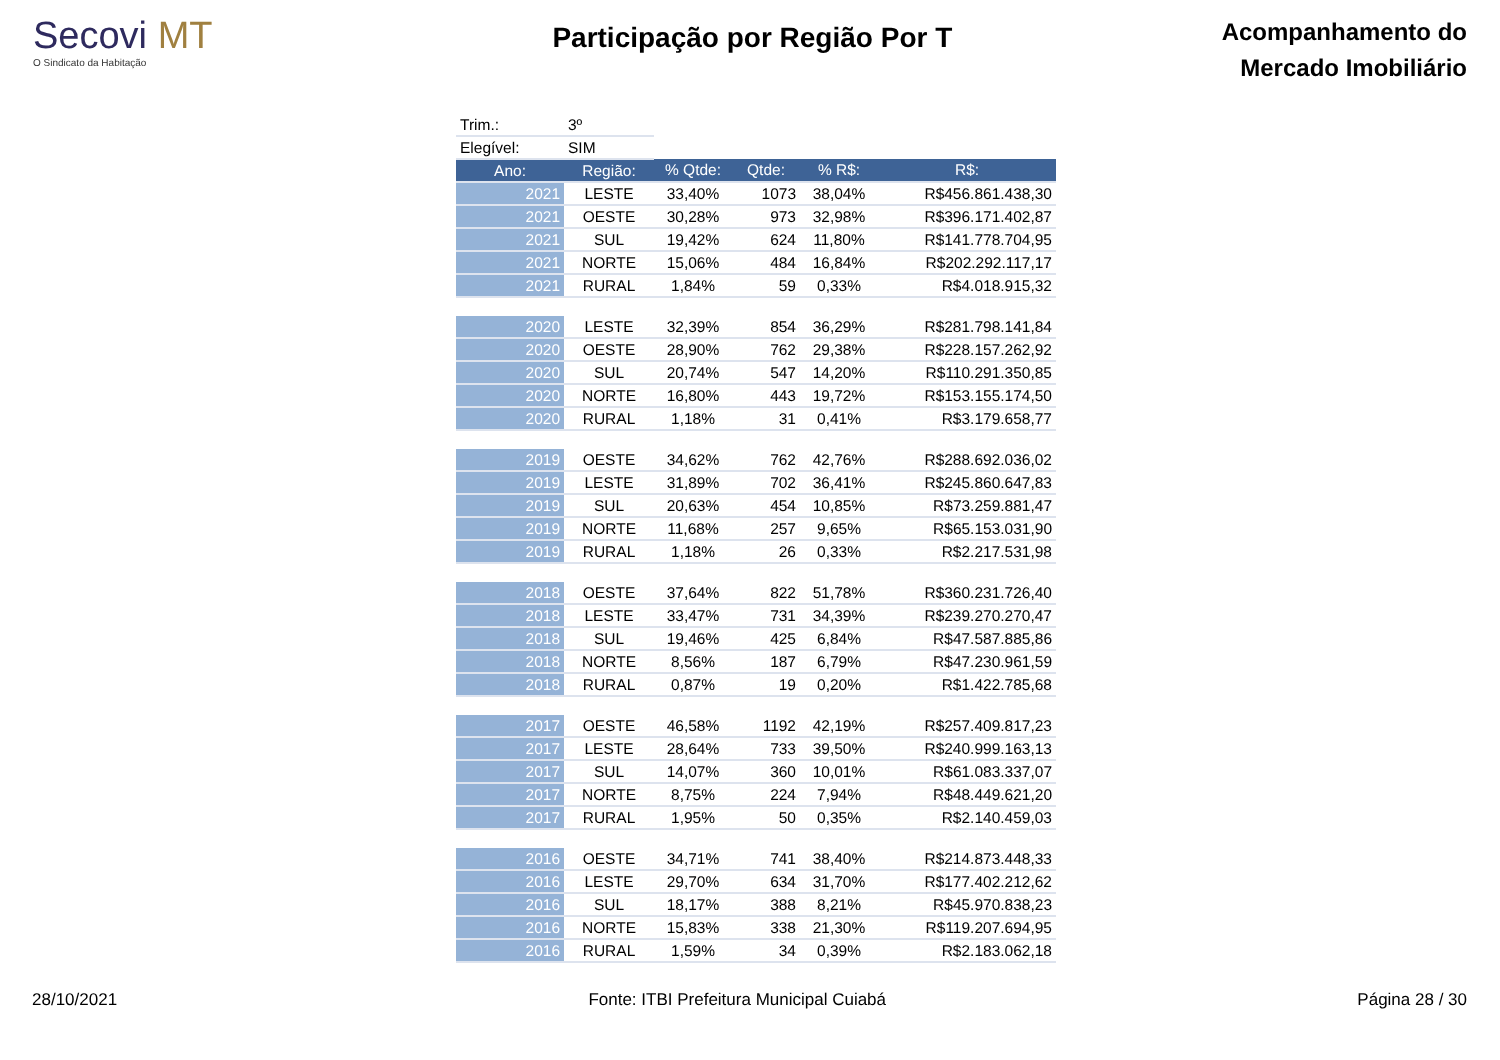Secovi MT
O Sindicato da Habitação
Participação por Região Por T
Acompanhamento do
Mercado Imobiliário
| Trim.: | 3º | | | | |
| Elegível: | SIM | | | | |
| Ano: | Região: | % Qtde: | Qtde: | % R$: | R$: |
| 2021 | LESTE | 33,40% | 1073 | 38,04% | R$456.861.438,30 |
| 2021 | OESTE | 30,28% | 973 | 32,98% | R$396.171.402,87 |
| 2021 | SUL | 19,42% | 624 | 11,80% | R$141.778.704,95 |
| 2021 | NORTE | 15,06% | 484 | 16,84% | R$202.292.117,17 |
| 2021 | RURAL | 1,84% | 59 | 0,33% | R$4.018.915,32 |
| 2020 | LESTE | 32,39% | 854 | 36,29% | R$281.798.141,84 |
| 2020 | OESTE | 28,90% | 762 | 29,38% | R$228.157.262,92 |
| 2020 | SUL | 20,74% | 547 | 14,20% | R$110.291.350,85 |
| 2020 | NORTE | 16,80% | 443 | 19,72% | R$153.155.174,50 |
| 2020 | RURAL | 1,18% | 31 | 0,41% | R$3.179.658,77 |
| 2019 | OESTE | 34,62% | 762 | 42,76% | R$288.692.036,02 |
| 2019 | LESTE | 31,89% | 702 | 36,41% | R$245.860.647,83 |
| 2019 | SUL | 20,63% | 454 | 10,85% | R$73.259.881,47 |
| 2019 | NORTE | 11,68% | 257 | 9,65% | R$65.153.031,90 |
| 2019 | RURAL | 1,18% | 26 | 0,33% | R$2.217.531,98 |
| 2018 | OESTE | 37,64% | 822 | 51,78% | R$360.231.726,40 |
| 2018 | LESTE | 33,47% | 731 | 34,39% | R$239.270.270,47 |
| 2018 | SUL | 19,46% | 425 | 6,84% | R$47.587.885,86 |
| 2018 | NORTE | 8,56% | 187 | 6,79% | R$47.230.961,59 |
| 2018 | RURAL | 0,87% | 19 | 0,20% | R$1.422.785,68 |
| 2017 | OESTE | 46,58% | 1192 | 42,19% | R$257.409.817,23 |
| 2017 | LESTE | 28,64% | 733 | 39,50% | R$240.999.163,13 |
| 2017 | SUL | 14,07% | 360 | 10,01% | R$61.083.337,07 |
| 2017 | NORTE | 8,75% | 224 | 7,94% | R$48.449.621,20 |
| 2017 | RURAL | 1,95% | 50 | 0,35% | R$2.140.459,03 |
| 2016 | OESTE | 34,71% | 741 | 38,40% | R$214.873.448,33 |
| 2016 | LESTE | 29,70% | 634 | 31,70% | R$177.402.212,62 |
| 2016 | SUL | 18,17% | 388 | 8,21% | R$45.970.838,23 |
| 2016 | NORTE | 15,83% | 338 | 21,30% | R$119.207.694,95 |
| 2016 | RURAL | 1,59% | 34 | 0,39% | R$2.183.062,18 |
28/10/2021 Fonte: ITBI Prefeitura Municipal Cuiabá Página 28 / 30